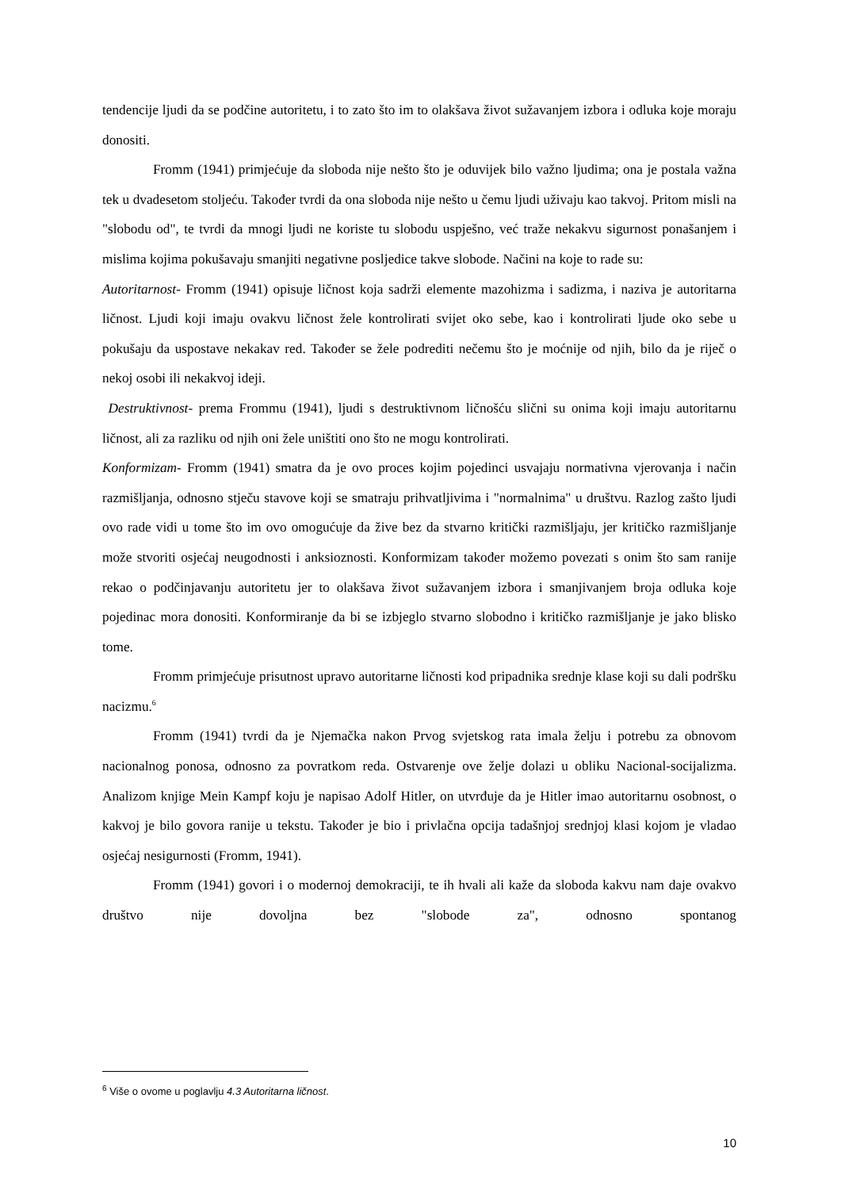tendencije ljudi da se podčine autoritetu, i to zato što im to olakšava život sužavanjem izbora i odluka koje moraju donositi.
Fromm (1941) primjećuje da sloboda nije nešto što je oduvijek bilo važno ljudima; ona je postala važna tek u dvadesetom stoljeću. Također tvrdi da ona sloboda nije nešto u čemu ljudi uživaju kao takvoj. Pritom misli na "slobodu od", te tvrdi da mnogi ljudi ne koriste tu slobodu uspješno, već traže nekakvu sigurnost ponašanjem i mislima kojima pokušavaju smanjiti negativne posljedice takve slobode. Načini na koje to rade su:
Autoritarnost- Fromm (1941) opisuje ličnost koja sadrži elemente mazohizma i sadizma, i naziva je autoritarna ličnost. Ljudi koji imaju ovakvu ličnost žele kontrolirati svijet oko sebe, kao i kontrolirati ljude oko sebe u pokušaju da uspostave nekakav red. Također se žele podrediti nečemu što je moćnije od njih, bilo da je riječ o nekoj osobi ili nekakvoj ideji.
Destruktivnost- prema Frommu (1941), ljudi s destruktivnom ličnošću slični su onima koji imaju autoritarnu ličnost, ali za razliku od njih oni žele uništiti ono što ne mogu kontrolirati.
Konformizam- Fromm (1941) smatra da je ovo proces kojim pojedinci usvajaju normativna vjerovanja i način razmišljanja, odnosno stječu stavove koji se smatraju prihvatljivima i "normalnima" u društvu. Razlog zašto ljudi ovo rade vidi u tome što im ovo omogućuje da žive bez da stvarno kritički razmišljaju, jer kritičko razmišljanje može stvoriti osjećaj neugodnosti i anksioznosti. Konformizam također možemo povezati s onim što sam ranije rekao o podčinjavanju autoritetu jer to olakšava život sužavanjem izbora i smanjivanjem broja odluka koje pojedinac mora donositi. Konformiranje da bi se izbjeglo stvarno slobodno i kritičko razmišljanje je jako blisko tome.
Fromm primjećuje prisutnost upravo autoritarne ličnosti kod pripadnika srednje klase koji su dali podršku nacizmu.<sup>6</sup>
Fromm (1941) tvrdi da je Njemačka nakon Prvog svjetskog rata imala želju i potrebu za obnovom nacionalnog ponosa, odnosno za povratkom reda. Ostvarenje ove želje dolazi u obliku Nacional-socijalizma. Analizom knjige Mein Kampf koju je napisao Adolf Hitler, on utvrđuje da je Hitler imao autoritarnu osobnost, o kakvoj je bilo govora ranije u tekstu. Također je bio i privlačna opcija tadašnjoj srednjoj klasi kojom je vladao osjećaj nesigurnosti (Fromm, 1941).
Fromm (1941) govori i o modernoj demokraciji, te ih hvali ali kaže da sloboda kakvu nam daje ovakvo društvo nije dovoljna bez "slobode za", odnosno spontanog
<sup>6</sup> Više o ovome u poglavlju 4.3 Autoritarna ličnost.
10